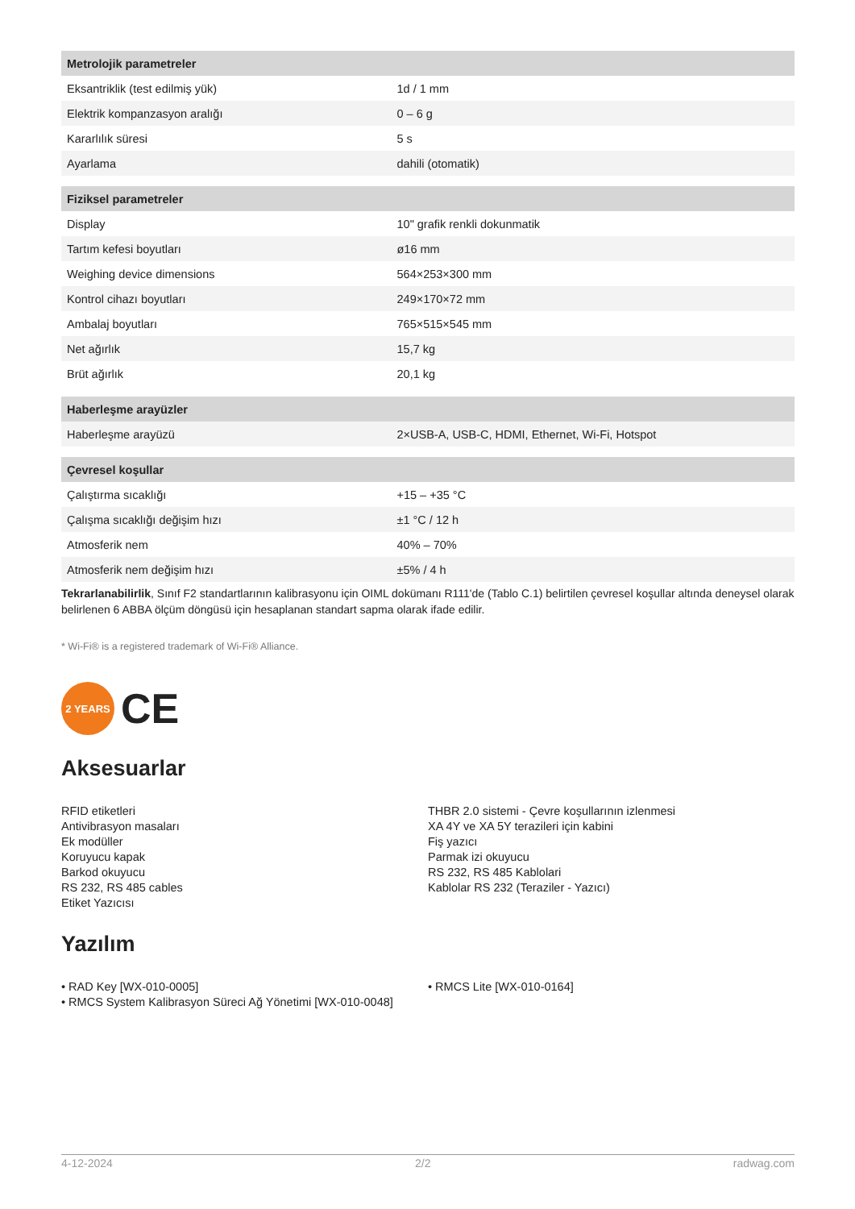| Metrolojik parametreler | |
| Eksantriklik (test edilmiş yük) | 1d / 1 mm |
| Elektrik kompanzasyon aralığı | 0 – 6 g |
| Kararlılık süresi | 5 s |
| Ayarlama | dahili (otomatik) |
| Fiziksel parametreler | |
| Display | 10" grafik renkli dokunmatik |
| Tartım kefesi boyutları | ø16 mm |
| Weighing device dimensions | 564×253×300 mm |
| Kontrol cihazı boyutları | 249×170×72 mm |
| Ambalaj boyutları | 765×515×545 mm |
| Net ağırlık | 15,7 kg |
| Brüt ağırlık | 20,1 kg |
| Haberleşme arayüzler | |
| Haberleşme arayüzü | 2×USB-A, USB-C, HDMI, Ethernet, Wi-Fi, Hotspot |
| Çevresel koşullar | |
| Çalıştırma sıcaklığı | +15 – +35 °C |
| Çalışma sıcaklığı değişim hızı | ±1 °C / 12 h |
| Atmosferik nem | 40% – 70% |
| Atmosferik nem değişim hızı | ±5% / 4 h |
Tekrarlanabilirlik, Sınıf F2 standartlarının kalibrasyonu için OIML dokümanı R111'de (Tablo C.1) belirtilen çevresel koşullar altında deneysel olarak belirlenen 6 ABBA ölçüm döngüsü için hesaplanan standart sapma olarak ifade edilir.
* Wi-Fi® is a registered trademark of Wi-Fi® Alliance.
2 YEARS
CE
Aksesuarlar
RFID etiketleri
Antivibrasyon masaları
Ek modüller
Koruyucu kapak
Barkod okuyucu
RS 232, RS 485 cables
Etiket Yazıcısı
THBR 2.0 sistemi - Çevre koşullarının izlenmesi
XA 4Y ve XA 5Y terazileri için kabini
Fiş yazıcı
Parmak izi okuyucu
RS 232, RS 485 Kablolari
Kablolar RS 232 (Teraziler - Yazıcı)
Yazılım
• RAD Key [WX-010-0005]
• RMCS System Kalibrasyon Süreci Ağ Yönetimi [WX-010-0048]
• RMCS Lite [WX-010-0164]
4-12-2024 2/2 radwag.com